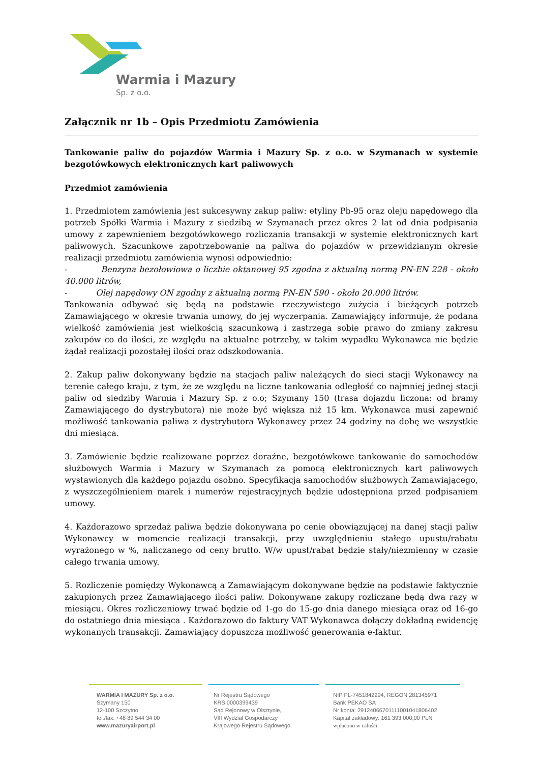Warmia i Mazury
Sp. z o.o.
Załącznik nr 1b – Opis Przedmiotu Zamówienia
Tankowanie paliw do pojazdów Warmia i Mazury Sp. z o.o. w Szymanach w systemie bezgotówkowych elektronicznych kart paliwowych
Przedmiot zamówienia
1. Przedmiotem zamówienia jest sukcesywny zakup paliw: etyliny Pb-95 oraz oleju napędowego dla potrzeb Spółki Warmia i Mazury z siedzibą w Szymanach przez okres 2 lat od dnia podpisania umowy z zapewnieniem bezgotówkowego rozliczania transakcji w systemie elektronicznych kart paliwowych. Szacunkowe zapotrzebowanie na paliwa do pojazdów w przewidzianym okresie realizacji przedmiotu zamówienia wynosi odpowiednio:
- Benzyna bezołowiowa o liczbie oktanowej 95 zgodna z aktualną normą PN-EN 228 - około 40.000 litrów,
- Olej napędowy ON zgodny z aktualną normą PN-EN 590 - około 20.000 litrów.
Tankowania odbywać się będą na podstawie rzeczywistego zużycia i bieżących potrzeb Zamawiającego w okresie trwania umowy, do jej wyczerpania. Zamawiający informuje, że podana wielkość zamówienia jest wielkością szacunkową i zastrzega sobie prawo do zmiany zakresu zakupów co do ilości, ze względu na aktualne potrzeby, w takim wypadku Wykonawca nie będzie żądał realizacji pozostałej ilości oraz odszkodowania.
2. Zakup paliw dokonywany będzie na stacjach paliw należących do sieci stacji Wykonawcy na terenie całego kraju, z tym, że ze względu na liczne tankowania odległość co najmniej jednej stacji paliw od siedziby Warmia i Mazury Sp. z o.o; Szymany 150 (trasa dojazdu liczona: od bramy Zamawiającego do dystrybutora) nie może być większa niż 15 km. Wykonawca musi zapewnić możliwość tankowania paliwa z dystrybutora Wykonawcy przez 24 godziny na dobę we wszystkie dni miesiąca.
3. Zamówienie będzie realizowane poprzez doraźne, bezgotówkowe tankowanie do samochodów służbowych Warmia i Mazury w Szymanach za pomocą elektronicznych kart paliwowych wystawionych dla każdego pojazdu osobno. Specyfikacja samochodów służbowych Zamawiającego, z wyszczególnieniem marek i numerów rejestracyjnych będzie udostępniona przed podpisaniem umowy.
4. Każdorazowo sprzedaż paliwa będzie dokonywana po cenie obowiązującej na danej stacji paliw Wykonawcy w momencie realizacji transakcji, przy uwzględnieniu stałego upustu/rabatu wyrażonego w %, naliczanego od ceny brutto. W/w upust/rabat będzie stały/niezmienny w czasie całego trwania umowy.
5. Rozliczenie pomiędzy Wykonawcą a Zamawiającym dokonywane będzie na podstawie faktycznie zakupionych przez Zamawiającego ilości paliw. Dokonywane zakupy rozliczane będą dwa razy w miesiącu. Okres rozliczeniowy trwać będzie od 1-go do 15-go dnia danego miesiąca oraz od 16-go do ostatniego dnia miesiąca . Każdorazowo do faktury VAT Wykonawca dołączy dokładną ewidencję wykonanych transakcji. Zamawiający dopuszcza możliwość generowania e-faktur.
WARMIA I MAZURY Sp. z o.o.
Szymany 150
12-100 Szczytno
tel./fax: +48 89 544 34 00
www.mazuryairport.pl
Nr Rejestru Sądowego
KRS 0000399439
Sąd Rejonowy w Olsztynie,
VIII Wydział Gospodarczy
Krajowego Rejestru Sądowego
NIP PL-7451842294, REGON 281345971
Bank PEKAO SA
Nr konta: 29124066701111001041806402
Kapitał zakładowy: 161 393 000,00 PLN
wpłacono w całości